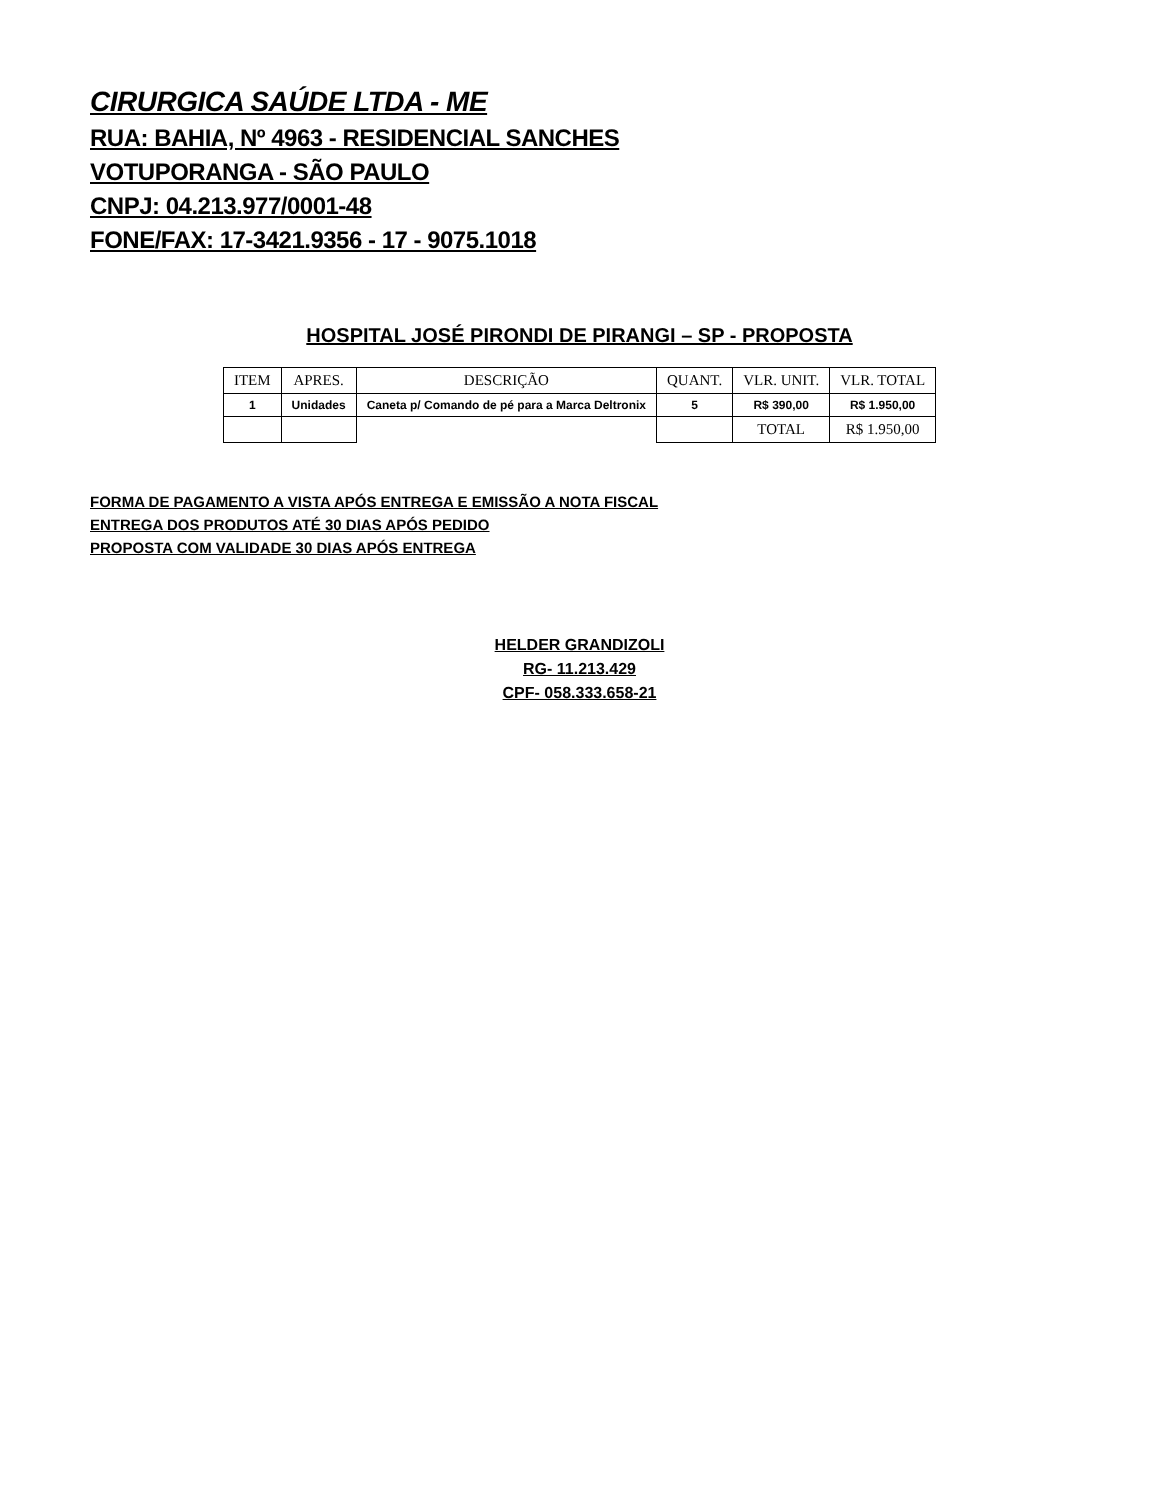CIRURGICA SAÚDE LTDA - ME
RUA: BAHIA, Nº 4963 - RESIDENCIAL SANCHES
VOTUPORANGA - SÃO PAULO
CNPJ: 04.213.977/0001-48
FONE/FAX: 17-3421.9356 - 17 - 9075.1018
HOSPITAL JOSÉ PIRONDI DE PIRANGI – SP - PROPOSTA
| ITEM | APRES. | DESCRIÇÃO | QUANT. | VLR. UNIT. | VLR. TOTAL |
| --- | --- | --- | --- | --- | --- |
| 1 | Unidades | Caneta p/ Comando de pé para a Marca Deltronix | 5 | R$ 390,00 | R$ 1.950,00 |
| | | | | TOTAL | R$ 1.950,00 |
FORMA DE PAGAMENTO A VISTA APÓS ENTREGA E EMISSÃO A NOTA FISCAL
ENTREGA DOS PRODUTOS ATÉ 30 DIAS APÓS PEDIDO
PROPOSTA COM VALIDADE 30 DIAS APÓS ENTREGA
HELDER GRANDIZOLI
RG- 11.213.429
CPF- 058.333.658-21